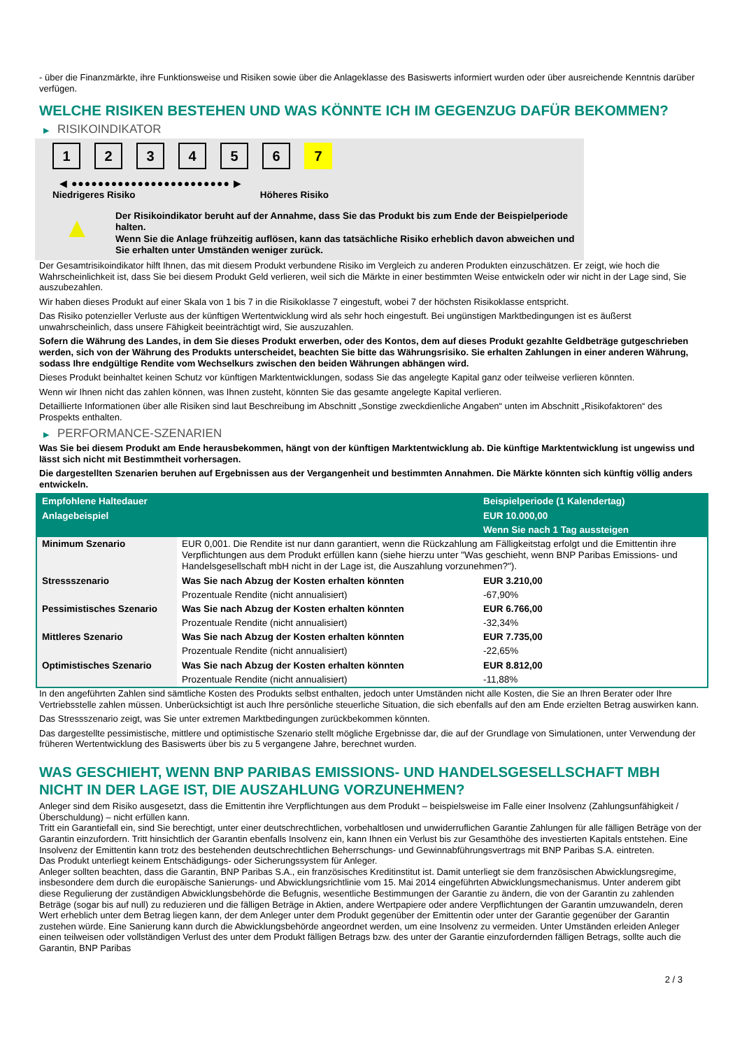- über die Finanzmärkte, ihre Funktionsweise und Risiken sowie über die Anlageklasse des Basiswerts informiert wurden oder über ausreichende Kenntnis darüber verfügen.
WELCHE RISIKEN BESTEHEN UND WAS KÖNNTE ICH IM GEGENZUG DAFÜR BEKOMMEN?
▶ RISIKOINDIKATOR
1 2 3 4 5 6 7
◀ ●●●●●●●●●●●●●●●●●●●●●●●● ▶
Niedrigeres Risiko Höheres Risiko
▲
Der Risikoindikator beruht auf der Annahme, dass Sie das Produkt bis zum Ende der Beispielperiode halten.
Wenn Sie die Anlage frühzeitig auflösen, kann das tatsächliche Risiko erheblich davon abweichen und Sie erhalten unter Umständen weniger zurück.
Der Gesamtrisikoindikator hilft Ihnen, das mit diesem Produkt verbundene Risiko im Vergleich zu anderen Produkten einzuschätzen. Er zeigt, wie hoch die Wahrscheinlichkeit ist, dass Sie bei diesem Produkt Geld verlieren, weil sich die Märkte in einer bestimmten Weise entwickeln oder wir nicht in der Lage sind, Sie auszubezahlen.
Wir haben dieses Produkt auf einer Skala von 1 bis 7 in die Risikoklasse 7 eingestuft, wobei 7 der höchsten Risikoklasse entspricht.
Das Risiko potenzieller Verluste aus der künftigen Wertentwicklung wird als sehr hoch eingestuft. Bei ungünstigen Marktbedingungen ist es äußerst unwahrscheinlich, dass unsere Fähigkeit beeinträchtigt wird, Sie auszuzahlen.
Sofern die Währung des Landes, in dem Sie dieses Produkt erwerben, oder des Kontos, dem auf dieses Produkt gezahlte Geldbeträge gutgeschrieben werden, sich von der Währung des Produkts unterscheidet, beachten Sie bitte das Währungsrisiko. Sie erhalten Zahlungen in einer anderen Währung, sodass Ihre endgültige Rendite vom Wechselkurs zwischen den beiden Währungen abhängen wird.
Dieses Produkt beinhaltet keinen Schutz vor künftigen Marktentwicklungen, sodass Sie das angelegte Kapital ganz oder teilweise verlieren könnten.
Wenn wir Ihnen nicht das zahlen können, was Ihnen zusteht, könnten Sie das gesamte angelegte Kapital verlieren.
Detaillierte Informationen über alle Risiken sind laut Beschreibung im Abschnitt „Sonstige zweckdienliche Angaben“ unten im Abschnitt „Risikofaktoren“ des Prospekts enthalten.
▶ PERFORMANCE-SZENARIEN
Was Sie bei diesem Produkt am Ende herausbekommen, hängt von der künftigen Marktentwicklung ab. Die künftige Marktentwicklung ist ungewiss und lässt sich nicht mit Bestimmtheit vorhersagen.
Die dargestellten Szenarien beruhen auf Ergebnissen aus der Vergangenheit und bestimmten Annahmen. Die Märkte könnten sich künftig völlig anders entwickeln.
| Empfohlene Haltedauer | | Beispielperiode (1 Kalendertag) |
| --- | --- | --- |
| Anlagebeispiel | | EUR 10.000,00 |
| | | Wenn Sie nach 1 Tag aussteigen |
| Minimum Szenario | EUR 0,001. Die Rendite ist nur dann garantiert, wenn die Rückzahlung am Fälligkeitstag erfolgt und die Emittentin ihre Verpflichtungen aus dem Produkt erfüllen kann (siehe hierzu unter "Was geschieht, wenn BNP Paribas Emissions- und Handelsgesellschaft mbH nicht in der Lage ist, die Auszahlung vorzunehmen?"). | |
| Stressszenario | Was Sie nach Abzug der Kosten erhalten könnten | EUR 3.210,00 |
| | Prozentuale Rendite (nicht annualisiert) | -67,90% |
| Pessimistisches Szenario | Was Sie nach Abzug der Kosten erhalten könnten | EUR 6.766,00 |
| | Prozentuale Rendite (nicht annualisiert) | -32,34% |
| Mittleres Szenario | Was Sie nach Abzug der Kosten erhalten könnten | EUR 7.735,00 |
| | Prozentuale Rendite (nicht annualisiert) | -22,65% |
| Optimistisches Szenario | Was Sie nach Abzug der Kosten erhalten könnten | EUR 8.812,00 |
| | Prozentuale Rendite (nicht annualisiert) | -11,88% |
In den angeführten Zahlen sind sämtliche Kosten des Produkts selbst enthalten, jedoch unter Umständen nicht alle Kosten, die Sie an Ihren Berater oder Ihre Vertriebsstelle zahlen müssen. Unberücksichtigt ist auch Ihre persönliche steuerliche Situation, die sich ebenfalls auf den am Ende erzielten Betrag auswirken kann.
Das Stressszenario zeigt, was Sie unter extremen Marktbedingungen zurückbekommen könnten.
Das dargestellte pessimistische, mittlere und optimistische Szenario stellt mögliche Ergebnisse dar, die auf der Grundlage von Simulationen, unter Verwendung der früheren Wertentwicklung des Basiswerts über bis zu 5 vergangene Jahre, berechnet wurden.
WAS GESCHIEHT, WENN BNP PARIBAS EMISSIONS- UND HANDELSGESELLSCHAFT MBH NICHT IN DER LAGE IST, DIE AUSZAHLUNG VORZUNEHMEN?
Anleger sind dem Risiko ausgesetzt, dass die Emittentin ihre Verpflichtungen aus dem Produkt – beispielsweise im Falle einer Insolvenz (Zahlungsunfähigkeit / Überschuldung) – nicht erfüllen kann.
Tritt ein Garantiefall ein, sind Sie berechtigt, unter einer deutschrechtlichen, vorbehaltlosen und unwiderruflichen Garantie Zahlungen für alle fälligen Beträge von der Garantin einzufordern. Tritt hinsichtlich der Garantin ebenfalls Insolvenz ein, kann Ihnen ein Verlust bis zur Gesamthöhe des investierten Kapitals entstehen. Eine Insolvenz der Emittentin kann trotz des bestehenden deutschrechtlichen Beherrschungs- und Gewinnabführungsvertrags mit BNP Paribas S.A. eintreten.
Das Produkt unterliegt keinem Entschädigungs- oder Sicherungssystem für Anleger.
Anleger sollten beachten, dass die Garantin, BNP Paribas S.A., ein französisches Kreditinstitut ist. Damit unterliegt sie dem französischen Abwicklungsregime, insbesondere dem durch die europäische Sanierungs- und Abwicklungsrichtlinie vom 15. Mai 2014 eingeführten Abwicklungsmechanismus. Unter anderem gibt diese Regulierung der zuständigen Abwicklungsbehörde die Befugnis, wesentliche Bestimmungen der Garantie zu ändern, die von der Garantin zu zahlenden Beträge (sogar bis auf null) zu reduzieren und die fälligen Beträge in Aktien, andere Wertpapiere oder andere Verpflichtungen der Garantin umzuwandeln, deren Wert erheblich unter dem Betrag liegen kann, der dem Anleger unter dem Produkt gegenüber der Emittentin oder unter der Garantie gegenüber der Garantin zustehen würde. Eine Sanierung kann durch die Abwicklungsbehörde angeordnet werden, um eine Insolvenz zu vermeiden. Unter Umständen erleiden Anleger einen teilweisen oder vollständigen Verlust des unter dem Produkt fälligen Betrags bzw. des unter der Garantie einzufordernden fälligen Betrags, sollte auch die Garantin, BNP Paribas
2 / 3